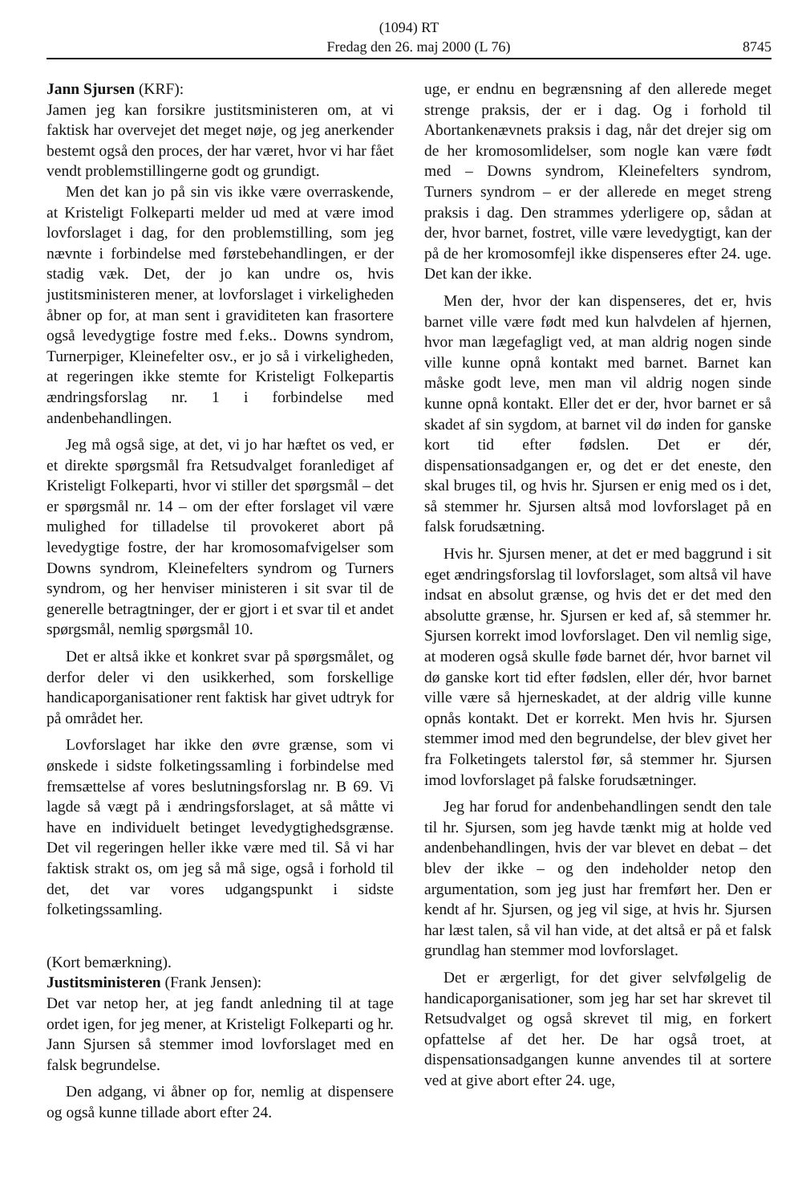(1094) RT
Fredag den 26. maj 2000 (L 76) 8745
Jann Sjursen (KRF):
Jamen jeg kan forsikre justitsministeren om, at vi faktisk har overvejet det meget nøje, og jeg anerkender bestemt også den proces, der har været, hvor vi har fået vendt problemstillingerne godt og grundigt.
Men det kan jo på sin vis ikke være overraskende, at Kristeligt Folkeparti melder ud med at være imod lovforslaget i dag, for den problemstilling, som jeg nævnte i forbindelse med førstebehandlingen, er der stadig væk. Det, der jo kan undre os, hvis justitsministeren mener, at lovforslaget i virkeligheden åbner op for, at man sent i graviditeten kan frasortere også levedygtige fostre med f.eks.. Downs syndrom, Turnerpiger, Kleinefelter osv., er jo så i virkeligheden, at regeringen ikke stemte for Kristeligt Folkepartis ændringsforslag nr. 1 i forbindelse med andenbehandlingen.
Jeg må også sige, at det, vi jo har hæftet os ved, er et direkte spørgsmål fra Retsudvalget foranlediget af Kristeligt Folkeparti, hvor vi stiller det spørgsmål – det er spørgsmål nr. 14 – om der efter forslaget vil være mulighed for tilladelse til provokeret abort på levedygtige fostre, der har kromosomafvigelser som Downs syndrom, Kleinefelters syndrom og Turners syndrom, og her henviser ministeren i sit svar til de generelle betragtninger, der er gjort i et svar til et andet spørgsmål, nemlig spørgsmål 10.
Det er altså ikke et konkret svar på spørgsmålet, og derfor deler vi den usikkerhed, som forskellige handicaporganisationer rent faktisk har givet udtryk for på området her.
Lovforslaget har ikke den øvre grænse, som vi ønskede i sidste folketingssamling i forbindelse med fremsættelse af vores beslutningsforslag nr. B 69. Vi lagde så vægt på i ændringsforslaget, at så måtte vi have en individuelt betinget levedygtighedsgrænse. Det vil regeringen heller ikke være med til. Så vi har faktisk strakt os, om jeg så må sige, også i forhold til det, det var vores udgangspunkt i sidste folketingssamling.
(Kort bemærkning).
Justitsministeren (Frank Jensen):
Det var netop her, at jeg fandt anledning til at tage ordet igen, for jeg mener, at Kristeligt Folkeparti og hr. Jann Sjursen så stemmer imod lovforslaget med en falsk begrundelse.
Den adgang, vi åbner op for, nemlig at dispensere og også kunne tillade abort efter 24.
uge, er endnu en begrænsning af den allerede meget strenge praksis, der er i dag. Og i forhold til Abortankenævnets praksis i dag, når det drejer sig om de her kromosomlidelser, som nogle kan være født med – Downs syndrom, Kleinefelters syndrom, Turners syndrom – er der allerede en meget streng praksis i dag. Den strammes yderligere op, sådan at der, hvor barnet, fostret, ville være levedygtigt, kan der på de her kromosomfejl ikke dispenseres efter 24. uge. Det kan der ikke.
Men der, hvor der kan dispenseres, det er, hvis barnet ville være født med kun halvdelen af hjernen, hvor man lægefagligt ved, at man aldrig nogen sinde ville kunne opnå kontakt med barnet. Barnet kan måske godt leve, men man vil aldrig nogen sinde kunne opnå kontakt. Eller det er der, hvor barnet er så skadet af sin sygdom, at barnet vil dø inden for ganske kort tid efter fødslen. Det er dér, dispensationsadgangen er, og det er det eneste, den skal bruges til, og hvis hr. Sjursen er enig med os i det, så stemmer hr. Sjursen altså mod lovforslaget på en falsk forudsætning.
Hvis hr. Sjursen mener, at det er med baggrund i sit eget ændringsforslag til lovforslaget, som altså vil have indsat en absolut grænse, og hvis det er det med den absolutte grænse, hr. Sjursen er ked af, så stemmer hr. Sjursen korrekt imod lovforslaget. Den vil nemlig sige, at moderen også skulle føde barnet dér, hvor barnet vil dø ganske kort tid efter fødslen, eller dér, hvor barnet ville være så hjerneskadet, at der aldrig ville kunne opnås kontakt. Det er korrekt. Men hvis hr. Sjursen stemmer imod med den begrundelse, der blev givet her fra Folketingets talerstol før, så stemmer hr. Sjursen imod lovforslaget på falske forudsætninger.
Jeg har forud for andenbehandlingen sendt den tale til hr. Sjursen, som jeg havde tænkt mig at holde ved andenbehandlingen, hvis der var blevet en debat – det blev der ikke – og den indeholder netop den argumentation, som jeg just har fremført her. Den er kendt af hr. Sjursen, og jeg vil sige, at hvis hr. Sjursen har læst talen, så vil han vide, at det altså er på et falsk grundlag han stemmer mod lovforslaget.
Det er ærgerligt, for det giver selvfølgelig de handicaporganisationer, som jeg har set har skrevet til Retsudvalget og også skrevet til mig, en forkert opfattelse af det her. De har også troet, at dispensationsadgangen kunne anvendes til at sortere ved at give abort efter 24. uge,